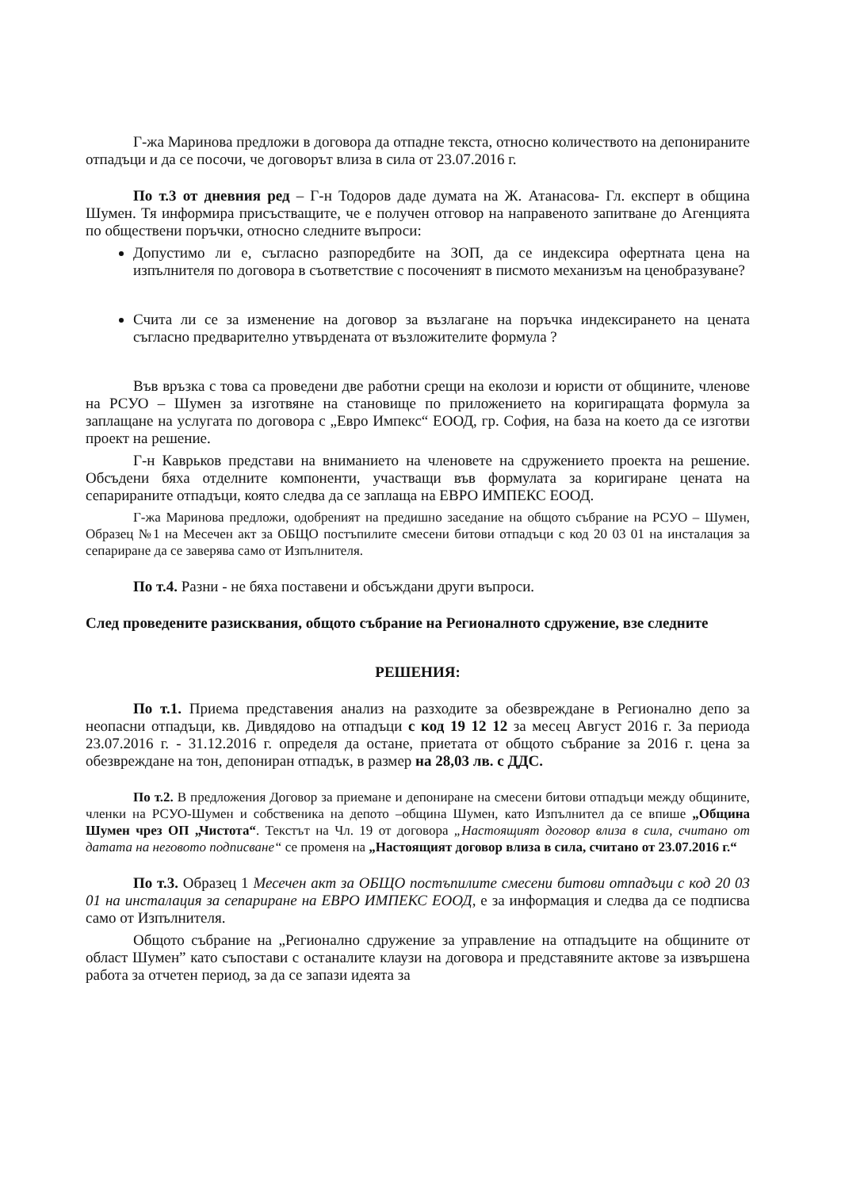Г-жа Маринова предложи в договора да отпадне текста, относно количеството на депонираните отпадъци и да се посочи, че договорът влиза в сила от 23.07.2016 г.
По т.3 от дневния ред – Г-н Тодоров даде думата на Ж. Атанасова- Гл. експерт в община Шумен. Тя информира присъстващите, че е получен отговор на направеното запитване до Агенцията по обществени поръчки, относно следните въпроси:
Допустимо ли е, съгласно разпоредбите на ЗОП, да се индексира офертната цена на изпълнителя по договора в съответствие с посоченият в писмото механизъм на ценобразуване?
Счита ли се за изменение на договор за възлагане на поръчка индексирането на цената съгласно предварително утвърдената от възложителите формула ?
Във връзка с това са проведени две работни срещи на еколози и юристи от общините, членове на РСУО – Шумен за изготвяне на становище по приложението на коригиращата формула за заплащане на услугата по договора с „Евро Импекс“ ЕООД, гр. София, на база на което да се изготви проект на решение.
Г-н Каврьков представи на вниманието на членовете на сдружението проекта на решение. Обсъдени бяха отделните компоненти, участващи във формулата за коригиране цената на сепарираните отпадъци, която следва да се заплаща на ЕВРО ИМПЕКС ЕООД.
Г-жа Маринова предложи, одобреният на предишно заседание на общото събрание на РСУО – Шумен, Образец №1 на Месечен акт за ОБЩО постъпилите смесени битови отпадъци с код 20 03 01 на инсталация за сепариране да се заверява само от Изпълнителя.
По т.4. Разни - не бяха поставени и обсъждани други въпроси.
След проведените разисквания, общото събрание на Регионалното сдружение, взе следните
РЕШЕНИЯ:
По т.1. Приема представения анализ на разходите за обезвреждане в Регионално депо за неопасни отпадъци, кв. Дивдядово на отпадъци с код 19 12 12 за месец Август 2016 г. За периода 23.07.2016 г. - 31.12.2016 г. определя да остане, приетата от общото събрание за 2016 г. цена за обезвреждане на тон, депониран отпадък, в размер на 28,03 лв. с ДДС.
По т.2. В предложения Договор за приемане и депониране на смесени битови отпадъци между общините, членки на РСУО-Шумен и собственика на депото –община Шумен, като Изпълнител да се впише „Община Шумен чрез ОП „Чистота“. Текстът на Чл. 19 от договора „Настоящият договор влиза в сила, считано от датата на неговото подписване“ се променя на „Настоящият договор влиза в сила, считано от 23.07.2016 г.“
По т.3. Образец 1 Месечен акт за ОБЩО постъпилите смесени битови отпадъци с код 20 03 01 на инсталация за сепариране на ЕВРО ИМПЕКС ЕООД, е за информация и следва да се подписва само от Изпълнителя.
Общото събрание на „Регионално сдружение за управление на отпадъците на общините от област Шумен” като съпостави с останалите клаузи на договора и представяните актове за извършена работа за отчетен период, за да се запази идеята за